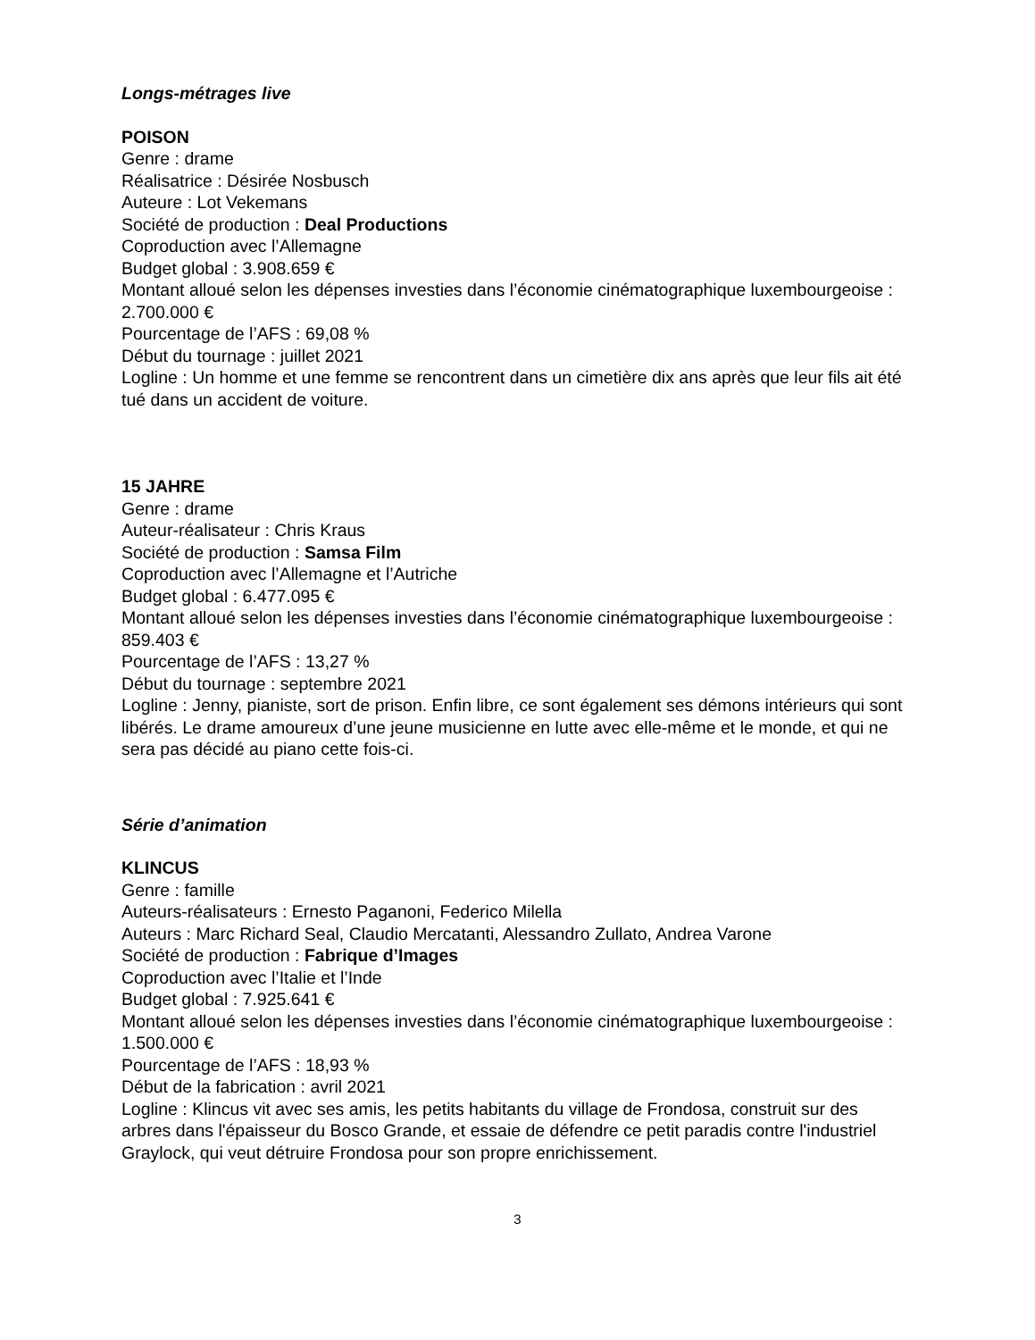Longs-métrages live
POISON
Genre : drame
Réalisatrice : Désirée Nosbusch
Auteure : Lot Vekemans
Société de production : Deal Productions
Coproduction avec l’Allemagne
Budget global : 3.908.659 €
Montant alloué selon les dépenses investies dans l’économie cinématographique luxembourgeoise : 2.700.000 €
Pourcentage de l’AFS : 69,08 %
Début du tournage : juillet 2021
Logline : Un homme et une femme se rencontrent dans un cimetière dix ans après que leur fils ait été tué dans un accident de voiture.
15 JAHRE
Genre : drame
Auteur-réalisateur : Chris Kraus
Société de production : Samsa Film
Coproduction avec l’Allemagne et l’Autriche
Budget global : 6.477.095 €
Montant alloué selon les dépenses investies dans l’économie cinématographique luxembourgeoise : 859.403 €
Pourcentage de l’AFS : 13,27 %
Début du tournage : septembre 2021
Logline : Jenny, pianiste, sort de prison. Enfin libre, ce sont également ses démons intérieurs qui sont libérés. Le drame amoureux d’une jeune musicienne en lutte avec elle-même et le monde, et qui ne sera pas décidé au piano cette fois-ci.
Série d’animation
KLINCUS
Genre : famille
Auteurs-réalisateurs : Ernesto Paganoni, Federico Milella
Auteurs : Marc Richard Seal, Claudio Mercatanti, Alessandro Zullato, Andrea Varone
Société de production : Fabrique d’Images
Coproduction avec l’Italie et l’Inde
Budget global : 7.925.641 €
Montant alloué selon les dépenses investies dans l’économie cinématographique luxembourgeoise : 1.500.000 €
Pourcentage de l’AFS : 18,93 %
Début de la fabrication : avril 2021
Logline : Klincus vit avec ses amis, les petits habitants du village de Frondosa, construit sur des arbres dans l'épaisseur du Bosco Grande, et essaie de défendre ce petit paradis contre l'industriel Graylock, qui veut détruire Frondosa pour son propre enrichissement.
3